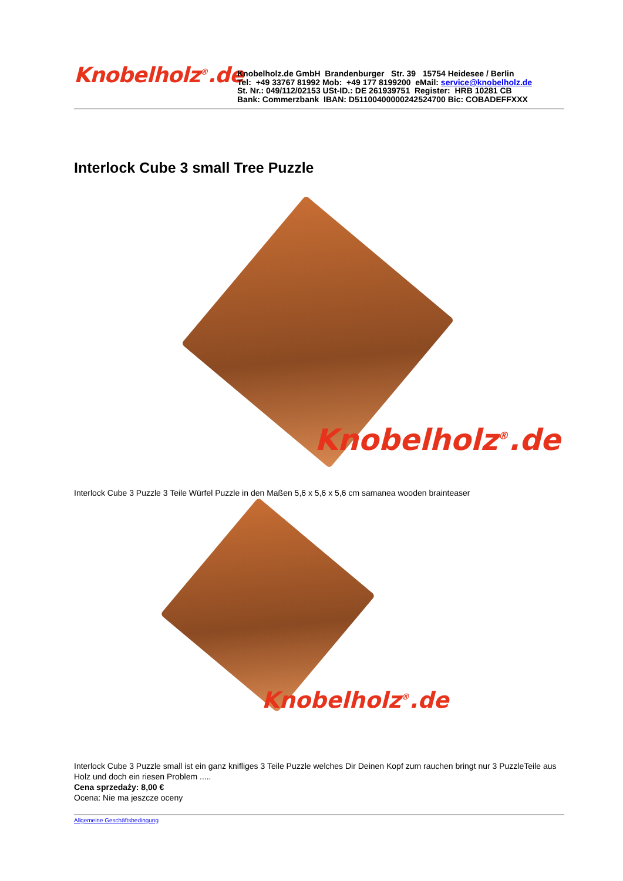Knobelholz<sup>®</sup>.de
Knobelholz.de GmbH Brandenburger Str. 39 15754 Heidesee / Berlin
Tel: +49 33767 81992 Mob: +49 177 8199200 eMail: service@knobelholz.de
St. Nr.: 049/112/02153 USt-ID.: DE 261939751 Register: HRB 10281 CB
Bank: Commerzbank IBAN: D51100400000242524700 Bic: COBADEFFXXX
Interlock Cube 3 small Tree Puzzle
Knobelholz<sup>®</sup>.de
Interlock Cube 3 Puzzle 3 Teile Würfel Puzzle in den Maßen 5,6 x 5,6 x 5,6 cm samanea wooden brainteaser
Knobelholz<sup>®</sup>.de
Interlock Cube 3 Puzzle small ist ein ganz knifliges 3 Teile Puzzle welches Dir Deinen Kopf zum rauchen bringt nur 3 PuzzleTeile aus Holz und doch ein riesen Problem .....
Cena sprzedaży: 8,00 €
Ocena: Nie ma jeszcze oceny
Allgemeine Geschäftsbedingung